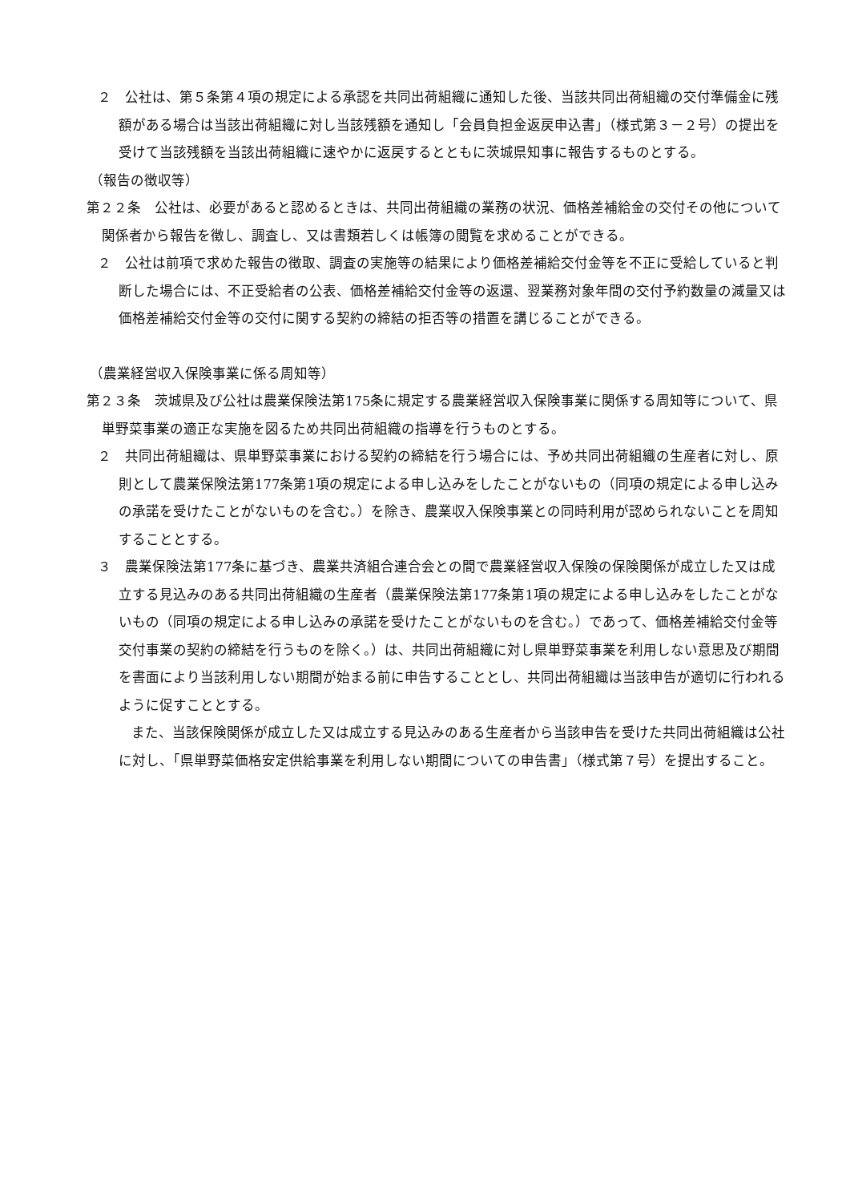２　公社は、第５条第４項の規定による承認を共同出荷組織に通知した後、当該共同出荷組織の交付準備金に残額がある場合は当該出荷組織に対し当該残額を通知し「会員負担金返戻申込書」（様式第３－２号）の提出を受けて当該残額を当該出荷組織に速やかに返戻するとともに茨城県知事に報告するものとする。
（報告の徴収等）
第２２条　公社は、必要があると認めるときは、共同出荷組織の業務の状況、価格差補給金の交付その他について関係者から報告を徴し、調査し、又は書類若しくは帳簿の閲覧を求めることができる。
２　公社は前項で求めた報告の徴取、調査の実施等の結果により価格差補給交付金等を不正に受給していると判断した場合には、不正受給者の公表、価格差補給交付金等の返還、翌業務対象年間の交付予約数量の減量又は価格差補給交付金等の交付に関する契約の締結の拒否等の措置を講じることができる。
（農業経営収入保険事業に係る周知等）
第２３条　茨城県及び公社は農業保険法第175条に規定する農業経営収入保険事業に関係する周知等について、県単野菜事業の適正な実施を図るため共同出荷組織の指導を行うものとする。
２　共同出荷組織は、県単野菜事業における契約の締結を行う場合には、予め共同出荷組織の生産者に対し、原則として農業保険法第177条第1項の規定による申し込みをしたことがないもの（同項の規定による申し込みの承諾を受けたことがないものを含む。）を除き、農業収入保険事業との同時利用が認められないことを周知することとする。
３　農業保険法第177条に基づき、農業共済組合連合会との間で農業経営収入保険の保険関係が成立した又は成立する見込みのある共同出荷組織の生産者（農業保険法第177条第1項の規定による申し込みをしたことがないもの（同項の規定による申し込みの承諾を受けたことがないものを含む。）であって、価格差補給交付金等交付事業の契約の締結を行うものを除く。）は、共同出荷組織に対し県単野菜事業を利用しない意思及び期間を書面により当該利用しない期間が始まる前に申告することとし、共同出荷組織は当該申告が適切に行われるように促すこととする。
また、当該保険関係が成立した又は成立する見込みのある生産者から当該申告を受けた共同出荷組織は公社に対し、「県単野菜価格安定供給事業を利用しない期間についての申告書」（様式第７号）を提出すること。